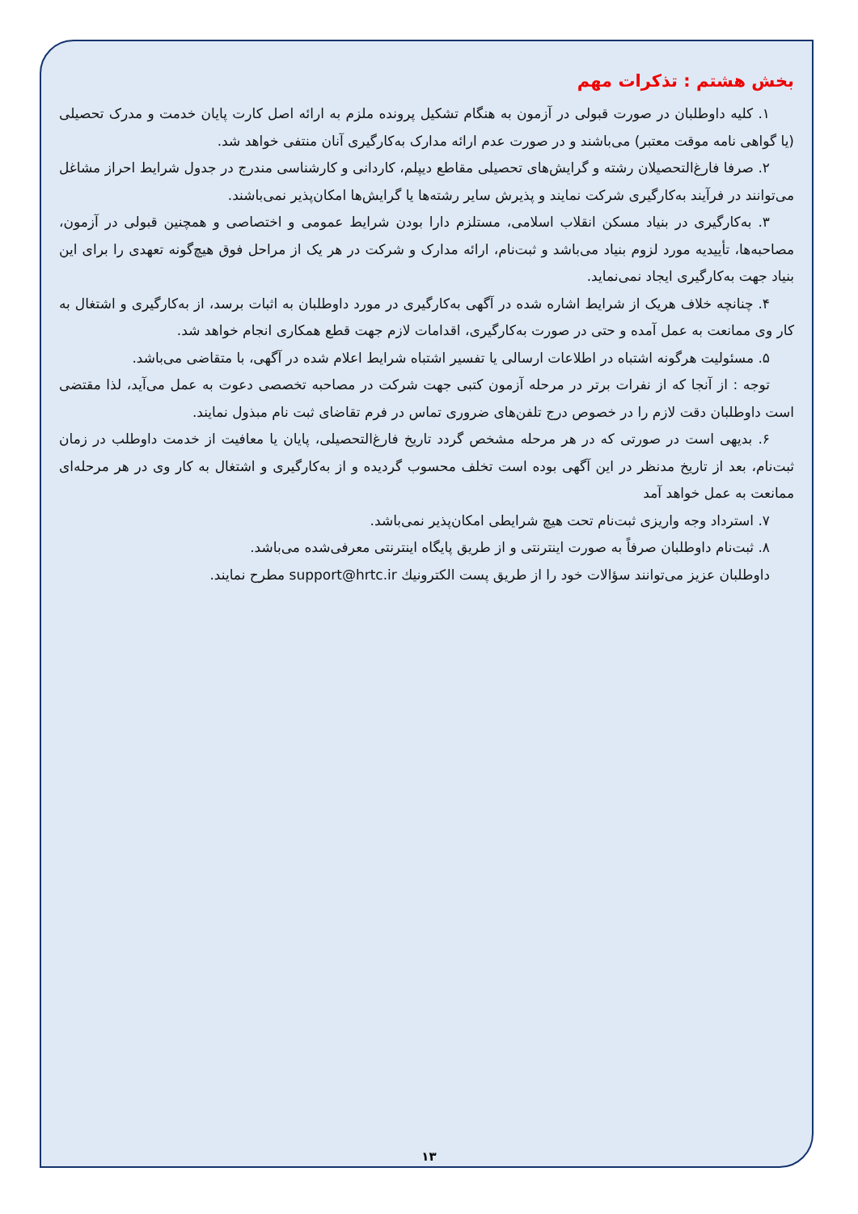بخش هشتم : تذکرات مهم
۱. کلیه داوطلبان در صورت قبولی در آزمون به هنگام تشکیل پرونده ملزم به ارائه اصل کارت پایان خدمت و مدرک تحصیلی (یا گواهی نامه موقت معتبر) می‌باشند و در صورت عدم ارائه مدارک به‌کارگیری آنان منتفی خواهد شد.
۲. صرفا فارغ‌التحصیلان رشته و گرایش‌های تحصیلی مقاطع دیپلم، کاردانی و کارشناسی مندرج در جدول شرایط احراز مشاغل می‌توانند در فرآیند به‌کارگیری شرکت نمایند و پذیرش سایر رشته‌ها یا گرایش‌ها امکان‌پذیر نمی‌باشند.
۳. به‌کارگیری در بنیاد مسکن انقلاب اسلامی، مستلزم دارا بودن شرایط عمومی و اختصاصی و همچنین قبولی در آزمون، مصاحبه‌ها، تأییدیه مورد لزوم بنیاد می‌باشد و ثبت‌نام، ارائه مدارک و شرکت در هر یک از مراحل فوق هیچ‌گونه تعهدی را برای این بنیاد جهت به‌کارگیری ایجاد نمی‌نماید.
۴. چنانچه خلاف هریک از شرایط اشاره شده در آگهی به‌کارگیری در مورد داوطلبان به اثبات برسد، از به‌کارگیری و اشتغال به کار وی ممانعت به عمل آمده و حتی در صورت به‌کارگیری، اقدامات لازم جهت قطع همکاری انجام خواهد شد.
۵. مسئولیت هرگونه اشتباه در اطلاعات ارسالی یا تفسیر اشتباه شرایط اعلام شده در آگهی، با متقاضی می‌باشد.
توجه : از آنجا که از نفرات برتر در مرحله آزمون کتبی جهت شرکت در مصاحبه تخصصی دعوت به عمل می‌آید، لذا مقتضی است داوطلبان دقت لازم را در خصوص درج تلفن‌های ضروری تماس در فرم تقاضای ثبت نام مبذول نمایند.
۶. بدیهی است در صورتی که در هر مرحله مشخص گردد تاریخ فارغ‌التحصیلی، پایان یا معافیت از خدمت داوطلب در زمان ثبت‌نام، بعد از تاریخ مدنظر در این آگهی بوده است تخلف محسوب گردیده و از به‌کارگیری و اشتغال به کار وی در هر مرحله‌ای ممانعت به عمل خواهد آمد
۷. استرداد وجه واریزی ثبت‌نام تحت هیچ شرایطی امکان‌پذیر نمی‌باشد.
۸. ثبت‌نام داوطلبان صرفاً به صورت اینترنتی و از طریق پایگاه اینترنتی معرفی‌شده می‌باشد.
داوطلبان عزیز می‌توانند سؤالات خود را از طریق پست الکترونیك support@hrtc.ir مطرح نمایند.
۱۳